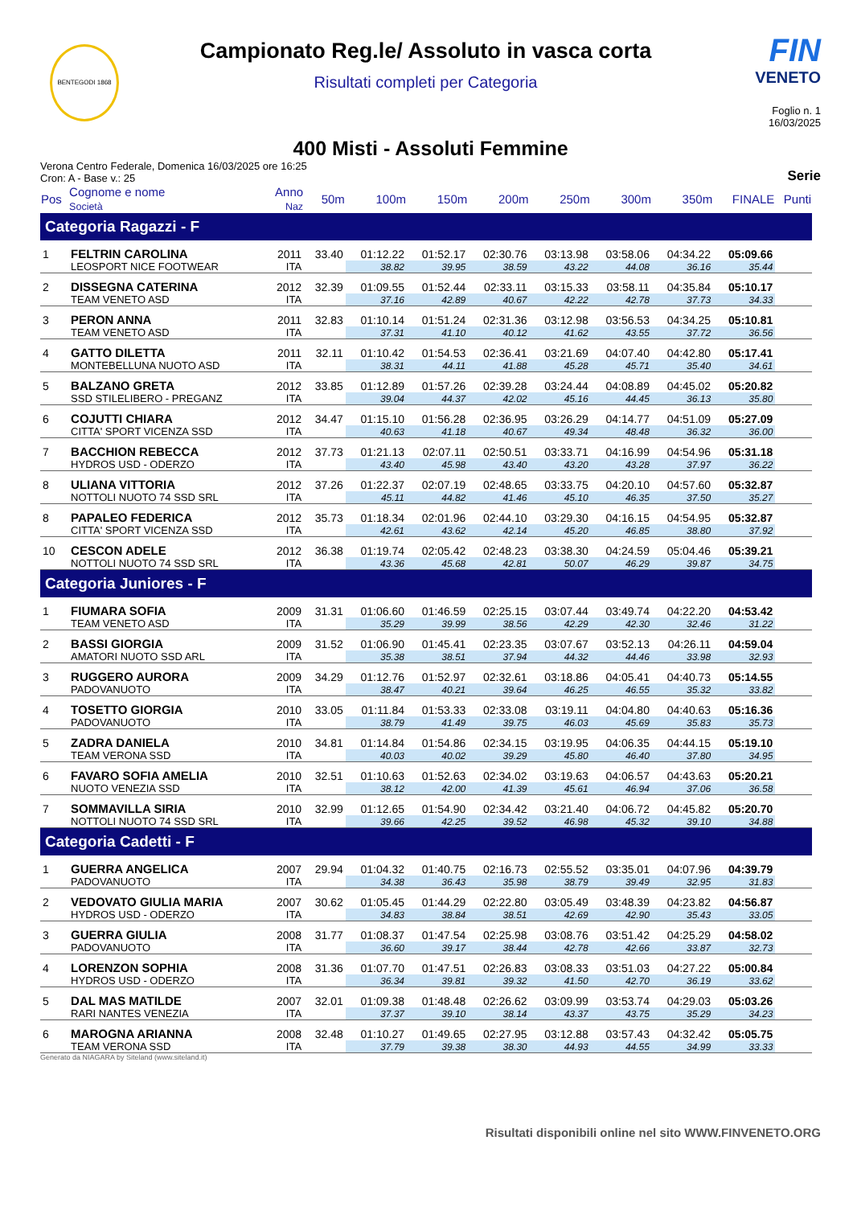BENTEGODI 1868
Campionato Reg.le/ Assoluto in vasca corta
Risultati completi per Categoria
FIN
VENETO
Foglio n. 1
16/03/2025
400 Misti - Assoluti Femmine
Verona Centro Federale, Domenica 16/03/2025 ore 16:25
Cron: A - Base v.: 25
Serie
| Pos | Cognome e nome Società | Anno Naz | 50m | 100m | 150m | 200m | 250m | 300m | 350m | FINALE | Punti |
| --- | --- | --- | --- | --- | --- | --- | --- | --- | --- | --- | --- |
| Categoria Ragazzi - F | | | | | | | | | | | |
| 1 | FELTRIN CAROLINA | 2011 | 33.40 | 01:12.22 | 01:52.17 | 02:30.76 | 03:13.98 | 03:58.06 | 04:34.22 | 05:09.66 | |
| | LEOSPORT NICE FOOTWEAR | ITA | | 38.82 | 39.95 | 38.59 | 43.22 | 44.08 | 36.16 | 35.44 | |
| 2 | DISSEGNA CATERINA | 2012 | 32.39 | 01:09.55 | 01:52.44 | 02:33.11 | 03:15.33 | 03:58.11 | 04:35.84 | 05:10.17 | |
| | TEAM VENETO ASD | ITA | | 37.16 | 42.89 | 40.67 | 42.22 | 42.78 | 37.73 | 34.33 | |
| 3 | PERON ANNA | 2011 | 32.83 | 01:10.14 | 01:51.24 | 02:31.36 | 03:12.98 | 03:56.53 | 04:34.25 | 05:10.81 | |
| | TEAM VENETO ASD | ITA | | 37.31 | 41.10 | 40.12 | 41.62 | 43.55 | 37.72 | 36.56 | |
| 4 | GATTO DILETTA | 2011 | 32.11 | 01:10.42 | 01:54.53 | 02:36.41 | 03:21.69 | 04:07.40 | 04:42.80 | 05:17.41 | |
| | MONTEBELLUNA NUOTO ASD | ITA | | 38.31 | 44.11 | 41.88 | 45.28 | 45.71 | 35.40 | 34.61 | |
| 5 | BALZANO GRETA | 2012 | 33.85 | 01:12.89 | 01:57.26 | 02:39.28 | 03:24.44 | 04:08.89 | 04:45.02 | 05:20.82 | |
| | SSD STILELIBERO - PREGANZ | ITA | | 39.04 | 44.37 | 42.02 | 45.16 | 44.45 | 36.13 | 35.80 | |
| 6 | COJUTTI CHIARA | 2012 | 34.47 | 01:15.10 | 01:56.28 | 02:36.95 | 03:26.29 | 04:14.77 | 04:51.09 | 05:27.09 | |
| | CITTA' SPORT VICENZA SSD | ITA | | 40.63 | 41.18 | 40.67 | 49.34 | 48.48 | 36.32 | 36.00 | |
| 7 | BACCHION REBECCA | 2012 | 37.73 | 01:21.13 | 02:07.11 | 02:50.51 | 03:33.71 | 04:16.99 | 04:54.96 | 05:31.18 | |
| | HYDROS USD - ODERZO | ITA | | 43.40 | 45.98 | 43.40 | 43.20 | 43.28 | 37.97 | 36.22 | |
| 8 | ULIANA VITTORIA | 2012 | 37.26 | 01:22.37 | 02:07.19 | 02:48.65 | 03:33.75 | 04:20.10 | 04:57.60 | 05:32.87 | |
| | NOTTOLI NUOTO 74 SSD SRL | ITA | | 45.11 | 44.82 | 41.46 | 45.10 | 46.35 | 37.50 | 35.27 | |
| 8 | PAPALEO FEDERICA | 2012 | 35.73 | 01:18.34 | 02:01.96 | 02:44.10 | 03:29.30 | 04:16.15 | 04:54.95 | 05:32.87 | |
| | CITTA' SPORT VICENZA SSD | ITA | | 42.61 | 43.62 | 42.14 | 45.20 | 46.85 | 38.80 | 37.92 | |
| 10 | CESCON ADELE | 2012 | 36.38 | 01:19.74 | 02:05.42 | 02:48.23 | 03:38.30 | 04:24.59 | 05:04.46 | 05:39.21 | |
| | NOTTOLI NUOTO 74 SSD SRL | ITA | | 43.36 | 45.68 | 42.81 | 50.07 | 46.29 | 39.87 | 34.75 | |
| Categoria Juniores - F | | | | | | | | | | | |
| 1 | FIUMARA SOFIA | 2009 | 31.31 | 01:06.60 | 01:46.59 | 02:25.15 | 03:07.44 | 03:49.74 | 04:22.20 | 04:53.42 | |
| | TEAM VENETO ASD | ITA | | 35.29 | 39.99 | 38.56 | 42.29 | 42.30 | 32.46 | 31.22 | |
| 2 | BASSI GIORGIA | 2009 | 31.52 | 01:06.90 | 01:45.41 | 02:23.35 | 03:07.67 | 03:52.13 | 04:26.11 | 04:59.04 | |
| | AMATORI NUOTO SSD ARL | ITA | | 35.38 | 38.51 | 37.94 | 44.32 | 44.46 | 33.98 | 32.93 | |
| 3 | RUGGERO AURORA | 2009 | 34.29 | 01:12.76 | 01:52.97 | 02:32.61 | 03:18.86 | 04:05.41 | 04:40.73 | 05:14.55 | |
| | PADOVANUOTO | ITA | | 38.47 | 40.21 | 39.64 | 46.25 | 46.55 | 35.32 | 33.82 | |
| 4 | TOSETTO GIORGIA | 2010 | 33.05 | 01:11.84 | 01:53.33 | 02:33.08 | 03:19.11 | 04:04.80 | 04:40.63 | 05:16.36 | |
| | PADOVANUOTO | ITA | | 38.79 | 41.49 | 39.75 | 46.03 | 45.69 | 35.83 | 35.73 | |
| 5 | ZADRA DANIELA | 2010 | 34.81 | 01:14.84 | 01:54.86 | 02:34.15 | 03:19.95 | 04:06.35 | 04:44.15 | 05:19.10 | |
| | TEAM VERONA SSD | ITA | | 40.03 | 40.02 | 39.29 | 45.80 | 46.40 | 37.80 | 34.95 | |
| 6 | FAVARO SOFIA AMELIA | 2010 | 32.51 | 01:10.63 | 01:52.63 | 02:34.02 | 03:19.63 | 04:06.57 | 04:43.63 | 05:20.21 | |
| | NUOTO VENEZIA SSD | ITA | | 38.12 | 42.00 | 41.39 | 45.61 | 46.94 | 37.06 | 36.58 | |
| 7 | SOMMAVILLA SIRIA | 2010 | 32.99 | 01:12.65 | 01:54.90 | 02:34.42 | 03:21.40 | 04:06.72 | 04:45.82 | 05:20.70 | |
| | NOTTOLI NUOTO 74 SSD SRL | ITA | | 39.66 | 42.25 | 39.52 | 46.98 | 45.32 | 39.10 | 34.88 | |
| Categoria Cadetti - F | | | | | | | | | | | |
| 1 | GUERRA ANGELICA | 2007 | 29.94 | 01:04.32 | 01:40.75 | 02:16.73 | 02:55.52 | 03:35.01 | 04:07.96 | 04:39.79 | |
| | PADOVANUOTO | ITA | | 34.38 | 36.43 | 35.98 | 38.79 | 39.49 | 32.95 | 31.83 | |
| 2 | VEDOVATO GIULIA MARIA | 2007 | 30.62 | 01:05.45 | 01:44.29 | 02:22.80 | 03:05.49 | 03:48.39 | 04:23.82 | 04:56.87 | |
| | HYDROS USD - ODERZO | ITA | | 34.83 | 38.84 | 38.51 | 42.69 | 42.90 | 35.43 | 33.05 | |
| 3 | GUERRA GIULIA | 2008 | 31.77 | 01:08.37 | 01:47.54 | 02:25.98 | 03:08.76 | 03:51.42 | 04:25.29 | 04:58.02 | |
| | PADOVANUOTO | ITA | | 36.60 | 39.17 | 38.44 | 42.78 | 42.66 | 33.87 | 32.73 | |
| 4 | LORENZON SOPHIA | 2008 | 31.36 | 01:07.70 | 01:47.51 | 02:26.83 | 03:08.33 | 03:51.03 | 04:27.22 | 05:00.84 | |
| | HYDROS USD - ODERZO | ITA | | 36.34 | 39.81 | 39.32 | 41.50 | 42.70 | 36.19 | 33.62 | |
| 5 | DAL MAS MATILDE | 2007 | 32.01 | 01:09.38 | 01:48.48 | 02:26.62 | 03:09.99 | 03:53.74 | 04:29.03 | 05:03.26 | |
| | RARI NANTES VENEZIA | ITA | | 37.37 | 39.10 | 38.14 | 43.37 | 43.75 | 35.29 | 34.23 | |
| 6 | MAROGNA ARIANNA | 2008 | 32.48 | 01:10.27 | 01:49.65 | 02:27.95 | 03:12.88 | 03:57.43 | 04:32.42 | 05:05.75 | |
| | TEAM VERONA SSD | ITA | | 37.79 | 39.38 | 38.30 | 44.93 | 44.55 | 34.99 | 33.33 | |
Generato da NIAGARA by Siteland (www.siteland.it)
Risultati disponibili online nel sito WWW.FINVENETO.ORG